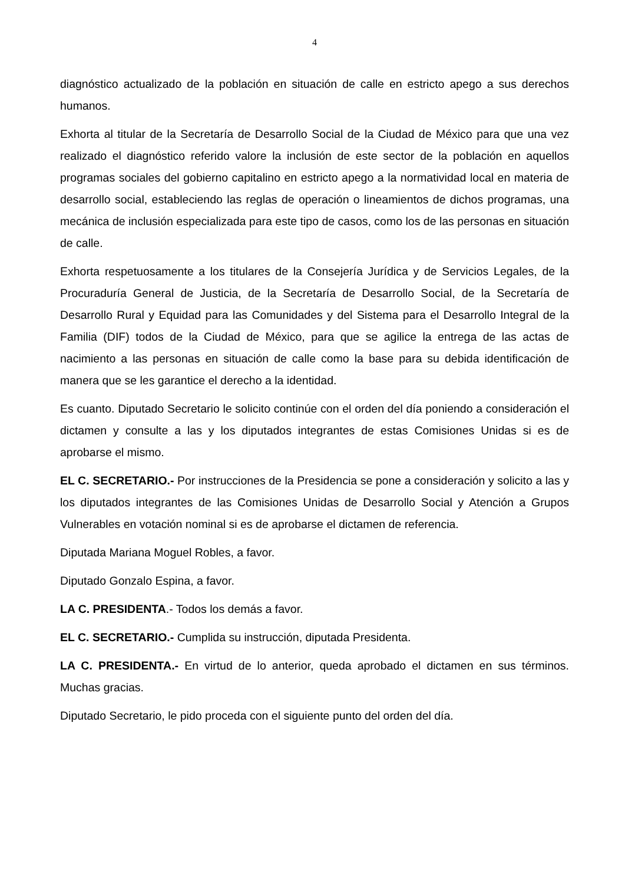4
diagnóstico actualizado de la población en situación de calle en estricto apego a sus derechos humanos.
Exhorta al titular de la Secretaría de Desarrollo Social de la Ciudad de México para que una vez realizado el diagnóstico referido valore la inclusión de este sector de la población en aquellos programas sociales del gobierno capitalino en estricto apego a la normatividad local en materia de desarrollo social, estableciendo las reglas de operación o lineamientos de dichos programas, una mecánica de inclusión especializada para este tipo de casos, como los de las personas en situación de calle.
Exhorta respetuosamente a los titulares de la Consejería Jurídica y de Servicios Legales, de la Procuraduría General de Justicia, de la Secretaría de Desarrollo Social, de la Secretaría de Desarrollo Rural y Equidad para las Comunidades y del Sistema para el Desarrollo Integral de la Familia (DIF) todos de la Ciudad de México, para que se agilice la entrega de las actas de nacimiento a las personas en situación de calle como la base para su debida identificación de manera que se les garantice el derecho a la identidad.
Es cuanto. Diputado Secretario le solicito continúe con el orden del día poniendo a consideración el dictamen y consulte a las y los diputados integrantes de estas Comisiones Unidas si es de aprobarse el mismo.
EL C. SECRETARIO.- Por instrucciones de la Presidencia se pone a consideración y solicito a las y los diputados integrantes de las Comisiones Unidas de Desarrollo Social y Atención a Grupos Vulnerables en votación nominal si es de aprobarse el dictamen de referencia.
Diputada Mariana Moguel Robles, a favor.
Diputado Gonzalo Espina, a favor.
LA C. PRESIDENTA.- Todos los demás a favor.
EL C. SECRETARIO.- Cumplida su instrucción, diputada Presidenta.
LA C. PRESIDENTA.- En virtud de lo anterior, queda aprobado el dictamen en sus términos. Muchas gracias.
Diputado Secretario, le pido proceda con el siguiente punto del orden del día.